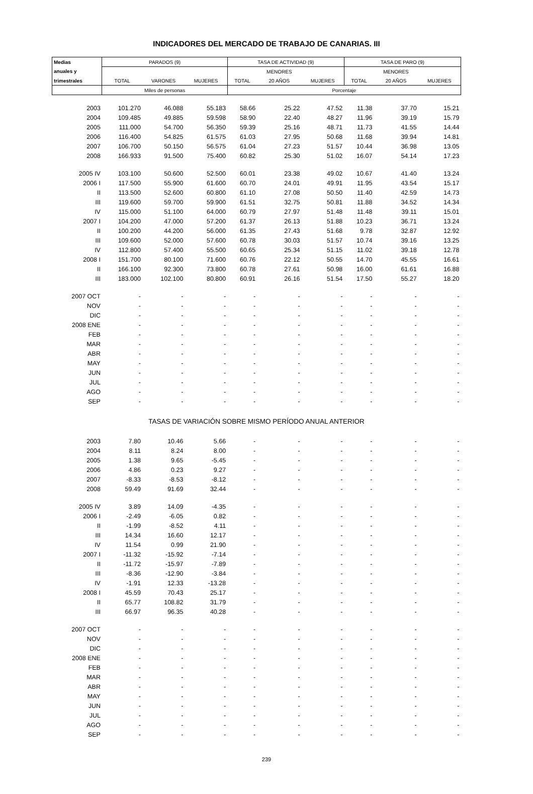INDICADORES DEL MERCADO DE TRABAJO DE CANARIAS. III
| Medias | PARADOS (9) | | | TASA DE ACTIVIDAD (9) | | | TASA DE PARO (9) | | |
| --- | --- | --- | --- | --- | --- | --- | --- | --- | --- |
| anuales y | | | | | MENORES | | | MENORES | |
| trimestrales | TOTAL | VARONES | MUJERES | TOTAL | 20 AÑOS | MUJERES | TOTAL | 20 AÑOS | MUJERES |
| | Miles de personas | | | Porcentaje | | | | | |
| 2003 | 101.270 | 46.088 | 55.183 | 58.66 | 25.22 | 47.52 | 11.38 | 37.70 | 15.21 |
| 2004 | 109.485 | 49.885 | 59.598 | 58.90 | 22.40 | 48.27 | 11.96 | 39.19 | 15.79 |
| 2005 | 111.000 | 54.700 | 56.350 | 59.39 | 25.16 | 48.71 | 11.73 | 41.55 | 14.44 |
| 2006 | 116.400 | 54.825 | 61.575 | 61.03 | 27.95 | 50.68 | 11.68 | 39.94 | 14.81 |
| 2007 | 106.700 | 50.150 | 56.575 | 61.04 | 27.23 | 51.57 | 10.44 | 36.98 | 13.05 |
| 2008 | 166.933 | 91.500 | 75.400 | 60.82 | 25.30 | 51.02 | 16.07 | 54.14 | 17.23 |
| 2005 IV | 103.100 | 50.600 | 52.500 | 60.01 | 23.38 | 49.02 | 10.67 | 41.40 | 13.24 |
| 2006 I | 117.500 | 55.900 | 61.600 | 60.70 | 24.01 | 49.91 | 11.95 | 43.54 | 15.17 |
| II | 113.500 | 52.600 | 60.800 | 61.10 | 27.08 | 50.50 | 11.40 | 42.59 | 14.73 |
| III | 119.600 | 59.700 | 59.900 | 61.51 | 32.75 | 50.81 | 11.88 | 34.52 | 14.34 |
| IV | 115.000 | 51.100 | 64.000 | 60.79 | 27.97 | 51.48 | 11.48 | 39.11 | 15.01 |
| 2007 I | 104.200 | 47.000 | 57.200 | 61.37 | 26.13 | 51.88 | 10.23 | 36.71 | 13.24 |
| II | 100.200 | 44.200 | 56.000 | 61.35 | 27.43 | 51.68 | 9.78 | 32.87 | 12.92 |
| III | 109.600 | 52.000 | 57.600 | 60.78 | 30.03 | 51.57 | 10.74 | 39.16 | 13.25 |
| IV | 112.800 | 57.400 | 55.500 | 60.65 | 25.34 | 51.15 | 11.02 | 39.18 | 12.78 |
| 2008 I | 151.700 | 80.100 | 71.600 | 60.76 | 22.12 | 50.55 | 14.70 | 45.55 | 16.61 |
| II | 166.100 | 92.300 | 73.800 | 60.78 | 27.61 | 50.98 | 16.00 | 61.61 | 16.88 |
| III | 183.000 | 102.100 | 80.800 | 60.91 | 26.16 | 51.54 | 17.50 | 55.27 | 18.20 |
| 2007 OCT | - | - | - | - | - | - | - | - | - |
| NOV | - | - | - | - | - | - | - | - | - |
| DIC | - | - | - | - | - | - | - | - | - |
| 2008 ENE | - | - | - | - | - | - | - | - | - |
| FEB | - | - | - | - | - | - | - | - | - |
| MAR | - | - | - | - | - | - | - | - | - |
| ABR | - | - | - | - | - | - | - | - | - |
| MAY | - | - | - | - | - | - | - | - | - |
| JUN | - | - | - | - | - | - | - | - | - |
| JUL | - | - | - | - | - | - | - | - | - |
| AGO | - | - | - | - | - | - | - | - | - |
| SEP | - | - | - | - | - | - | - | - | - |
| TASAS DE VARIACIÓN SOBRE MISMO PERÍODO ANUAL ANTERIOR | | | | | | | | | |
| 2003 | 7.80 | 10.46 | 5.66 | - | - | - | - | - | - |
| 2004 | 8.11 | 8.24 | 8.00 | - | - | - | - | - | - |
| 2005 | 1.38 | 9.65 | -5.45 | - | - | - | - | - | - |
| 2006 | 4.86 | 0.23 | 9.27 | - | - | - | - | - | - |
| 2007 | -8.33 | -8.53 | -8.12 | - | - | - | - | - | - |
| 2008 | 59.49 | 91.69 | 32.44 | - | - | - | - | - | - |
| 2005 IV | 3.89 | 14.09 | -4.35 | - | - | - | - | - | - |
| 2006 I | -2.49 | -6.05 | 0.82 | - | - | - | - | - | - |
| II | -1.99 | -8.52 | 4.11 | - | - | - | - | - | - |
| III | 14.34 | 16.60 | 12.17 | - | - | - | - | - | - |
| IV | 11.54 | 0.99 | 21.90 | - | - | - | - | - | - |
| 2007 I | -11.32 | -15.92 | -7.14 | - | - | - | - | - | - |
| II | -11.72 | -15.97 | -7.89 | - | - | - | - | - | - |
| III | -8.36 | -12.90 | -3.84 | - | - | - | - | - | - |
| IV | -1.91 | 12.33 | -13.28 | - | - | - | - | - | - |
| 2008 I | 45.59 | 70.43 | 25.17 | - | - | - | - | - | - |
| II | 65.77 | 108.82 | 31.79 | - | - | - | - | - | - |
| III | 66.97 | 96.35 | 40.28 | - | - | - | - | - | - |
| 2007 OCT | - | - | - | - | - | - | - | - | - |
| NOV | - | - | - | - | - | - | - | - | - |
| DIC | - | - | - | - | - | - | - | - | - |
| 2008 ENE | - | - | - | - | - | - | - | - | - |
| FEB | - | - | - | - | - | - | - | - | - |
| MAR | - | - | - | - | - | - | - | - | - |
| ABR | - | - | - | - | - | - | - | - | - |
| MAY | - | - | - | - | - | - | - | - | - |
| JUN | - | - | - | - | - | - | - | - | - |
| JUL | - | - | - | - | - | - | - | - | - |
| AGO | - | - | - | - | - | - | - | - | - |
| SEP | - | - | - | - | - | - | - | - | - |
239